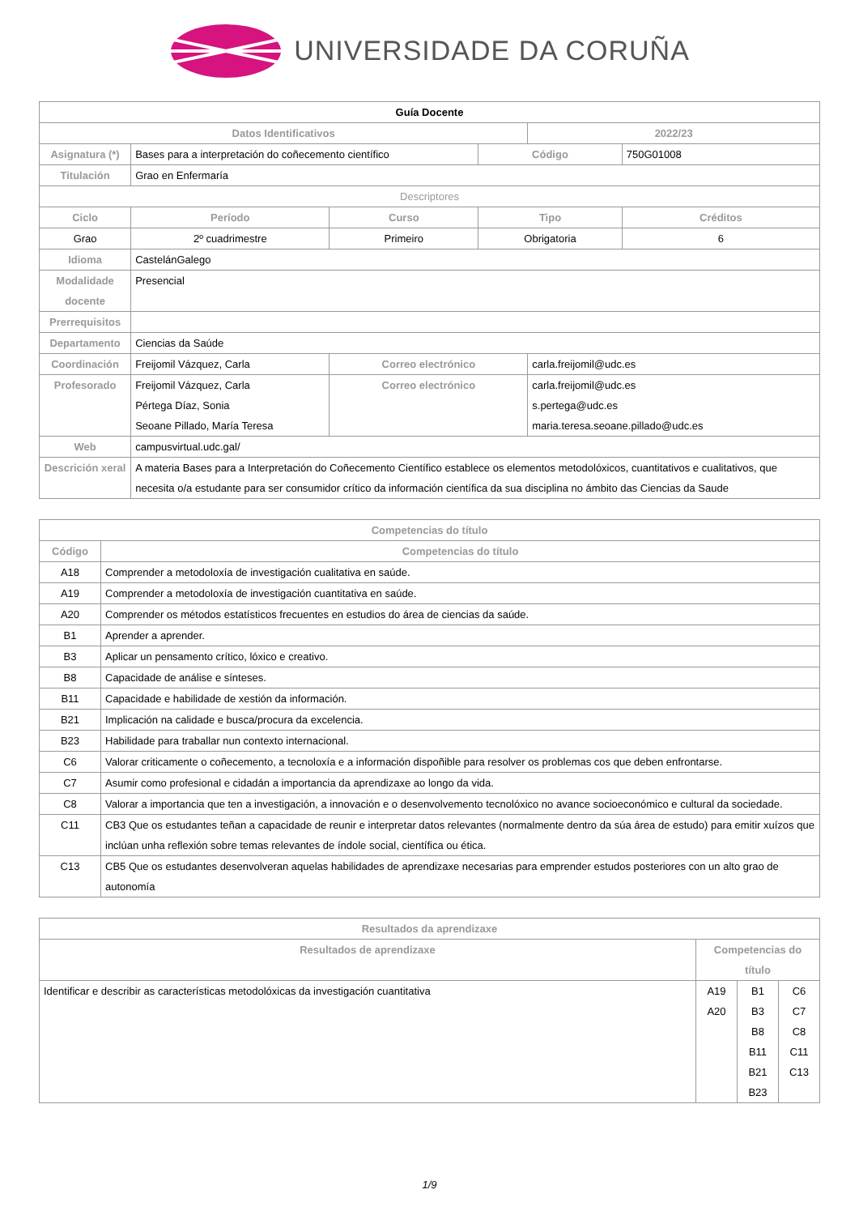UNIVERSIDADE DA CORUÑA
| Guía Docente | | | | | |
| Datos Identificativos | | | | 2022/23 | |
| Asignatura (*) | Bases para a interpretación do coñecemento científico | | Código | | 750G01008 |
| Titulación | Grao en Enfermaría | | | | |
| Descriptores | | | | | |
| Ciclo | Período | Curso | Tipo | | Créditos |
| Grao | 2º cuadrimestre | Primeiro | Obrigatoria | | 6 |
| Idioma | CastelánGalego | | | | |
| Modalidade docente | Presencial | | | | |
| Prerrequisitos | | | | | |
| Departamento | Ciencias da Saúde | | | | |
| Coordinación | Freijomil Vázquez, Carla | Correo electrónico | | carla.freijomil@udc.es | |
| Profesorado | Freijomil Vázquez, Carla Pértega Díaz, Sonia Seoane Pillado, María Teresa | Correo electrónico | | carla.freijomil@udc.es s.pertega@udc.es maria.teresa.seoane.pillado@udc.es | |
| Web | campusvirtual.udc.gal/ | | | | |
| Descrición xeral | A materia Bases para a Interpretación do Coñecemento Científico establece os elementos metodolóxicos, cuantitativos e cualitativos, que necesita o/a estudante para ser consumidor crítico da información científica da sua disciplina no ámbito das Ciencias da Saude | | | | |
| Competencias do título | |
| --- | --- |
| Código | Competencias do título |
| A18 | Comprender a metodoloxía de investigación cualitativa en saúde. |
| A19 | Comprender a metodoloxía de investigación cuantitativa en saúde. |
| A20 | Comprender os métodos estatísticos frecuentes en estudios do área de ciencias da saúde. |
| B1 | Aprender a aprender. |
| B3 | Aplicar un pensamento crítico, lóxico e creativo. |
| B8 | Capacidade de análise e sínteses. |
| B11 | Capacidade e habilidade de xestión da información. |
| B21 | Implicación na calidade e busca/procura da excelencia. |
| B23 | Habilidade para traballar nun contexto internacional. |
| C6 | Valorar criticamente o coñecemento, a tecnoloxía e a información dispoñible para resolver os problemas cos que deben enfrontarse. |
| C7 | Asumir como profesional e cidadán a importancia da aprendizaxe ao longo da vida. |
| C8 | Valorar a importancia que ten a investigación, a innovación e o desenvolvemento tecnolóxico no avance socioeconómico e cultural da sociedade. |
| C11 | CB3 Que os estudantes teñan a capacidade de reunir e interpretar datos relevantes (normalmente dentro da súa área de estudo) para emitir xuízos que inclúan unha reflexión sobre temas relevantes de índole social, científica ou ética. |
| C13 | CB5 Que os estudantes desenvolveran aquelas habilidades de aprendizaxe necesarias para emprender estudos posteriores con un alto grao de autonomía |
| Resultados da aprendizaxe | | | |
| --- | --- | --- | --- |
| Resultados de aprendizaxe | Competencias do título | | |
| Identificar e describir as características metodolóxicas da investigación cuantitativa | A19 A20 | B1 B3 B8 B11 B21 B23 | C6 C7 C8 C11 C13 |
1/9